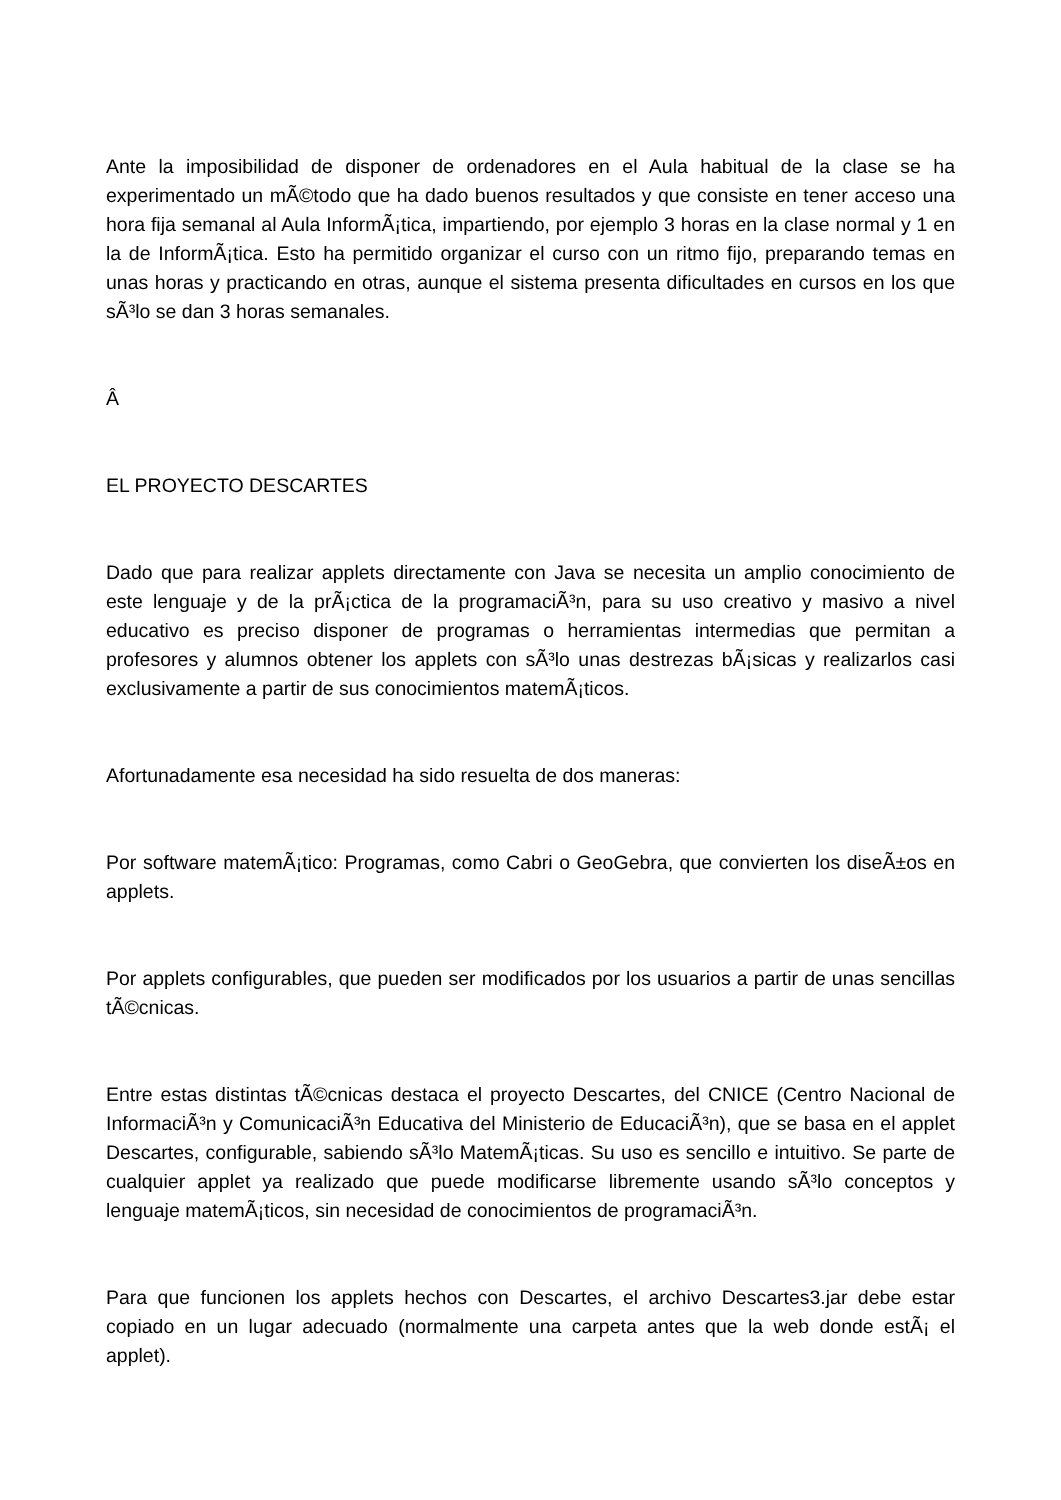Ante la imposibilidad de disponer de ordenadores en el Aula habitual de la clase se ha experimentado un mÃ©todo que ha dado buenos resultados y que consiste en tener acceso una hora fija semanal al Aula InformÃ¡tica, impartiendo, por ejemplo 3 horas en la clase normal y 1 en la de InformÃ¡tica. Esto ha permitido organizar el curso con un ritmo fijo, preparando temas en unas horas y practicando en otras, aunque el sistema presenta dificultades en cursos en los que sÃ³lo se dan 3 horas semanales.
Â
EL PROYECTO DESCARTES
Dado que para realizar applets directamente con Java se necesita un amplio conocimiento de este lenguaje y de la prÃ¡ctica de la programaciÃ³n, para su uso creativo y masivo a nivel educativo es preciso disponer de programas o herramientas intermedias que permitan a profesores y alumnos obtener los applets con sÃ³lo unas destrezas bÃ¡sicas y realizarlos casi exclusivamente a partir de sus conocimientos matemÃ¡ticos.
Afortunadamente esa necesidad ha sido resuelta de dos maneras:
Por software matemÃ¡tico: Programas, como Cabri o GeoGebra, que convierten los diseÃ±os en applets.
Por applets configurables, que pueden ser modificados por los usuarios a partir de unas sencillas tÃ©cnicas.
Entre estas distintas tÃ©cnicas destaca el proyecto Descartes, del CNICE (Centro Nacional de InformaciÃ³n y ComunicaciÃ³n Educativa del Ministerio de EducaciÃ³n), que se basa en el applet Descartes, configurable, sabiendo sÃ³lo MatemÃ¡ticas. Su uso es sencillo e intuitivo. Se parte de cualquier applet ya realizado que puede modificarse libremente usando sÃ³lo conceptos y lenguaje matemÃ¡ticos, sin necesidad de conocimientos de programaciÃ³n.
Para que funcionen los applets hechos con Descartes, el archivo Descartes3.jar debe estar copiado en un lugar adecuado (normalmente una carpeta antes que la web donde estÃ¡ el applet).